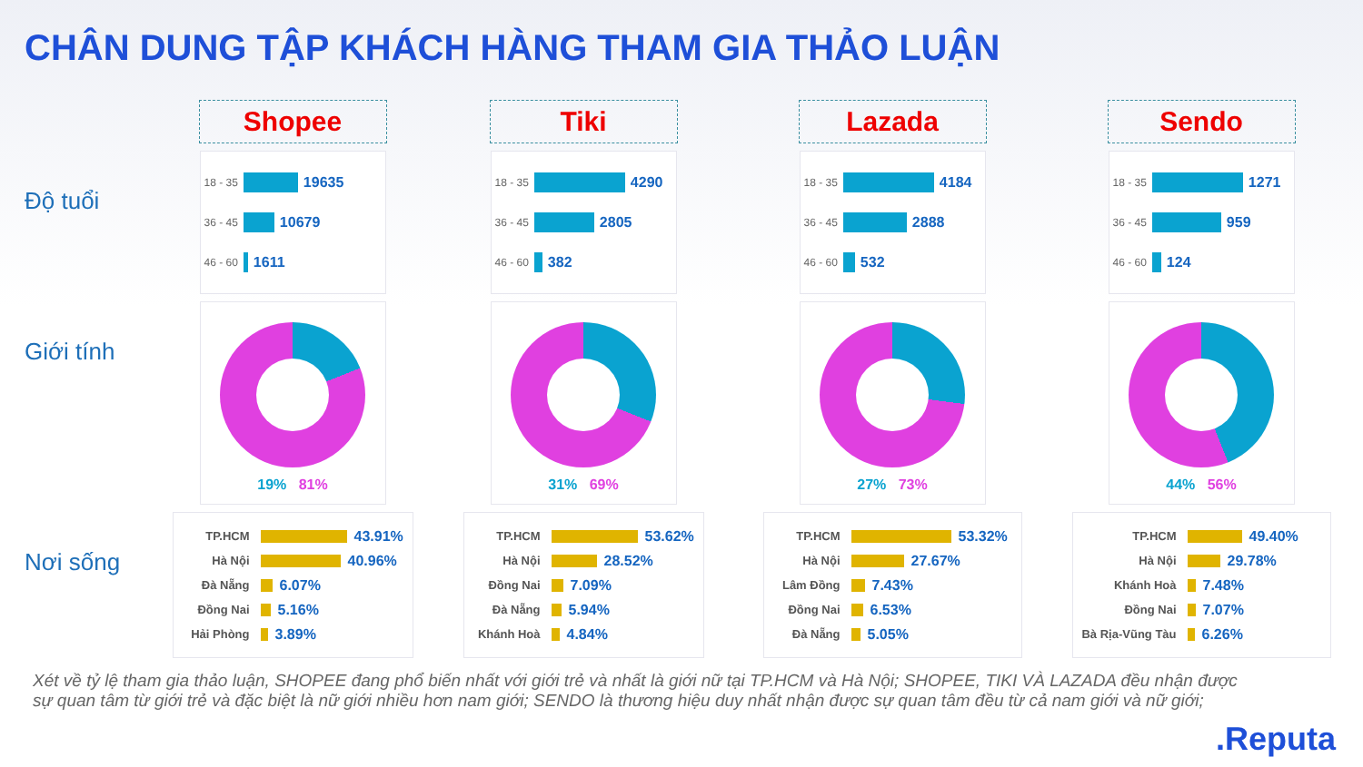CHÂN DUNG TẬP KHÁCH HÀNG THAM GIA THẢO LUẬN
Shopee
Tiki
Lazada
Sendo
Độ tuổi
18 - 35
19635
36 - 45
10679
46 - 60
1611
18 - 35
4290
36 - 45
2805
46 - 60
382
18 - 35
4184
36 - 45
2888
46 - 60
532
18 - 35
1271
36 - 45
959
46 - 60
124
Giới tính
19% 81%
31% 69%
27% 73%
44% 56%
Nơi sống
TP.HCM
43.91%
Hà Nội
40.96%
Đà Nẵng
6.07%
Đồng Nai
5.16%
Hải Phòng
3.89%
TP.HCM
53.62%
Hà Nội
28.52%
Đồng Nai
7.09%
Đà Nẵng
5.94%
Khánh Hoà
4.84%
TP.HCM
53.32%
Hà Nội
27.67%
Lâm Đồng
7.43%
Đồng Nai
6.53%
Đà Nẵng
5.05%
TP.HCM
49.40%
Hà Nội
29.78%
Khánh Hoà
7.48%
Đồng Nai
7.07%
Bà Rịa-Vũng Tàu
6.26%
Xét về tỷ lệ tham gia thảo luận, SHOPEE đang phổ biến nhất với giới trẻ và nhất là giới nữ tại TP.HCM và Hà Nội; SHOPEE, TIKI VÀ LAZADA đều nhận được sự quan tâm từ giới trẻ và đặc biệt là nữ giới nhiều hơn nam giới; SENDO là thương hiệu duy nhất nhận được sự quan tâm đều từ cả nam giới và nữ giới;
.Reputa